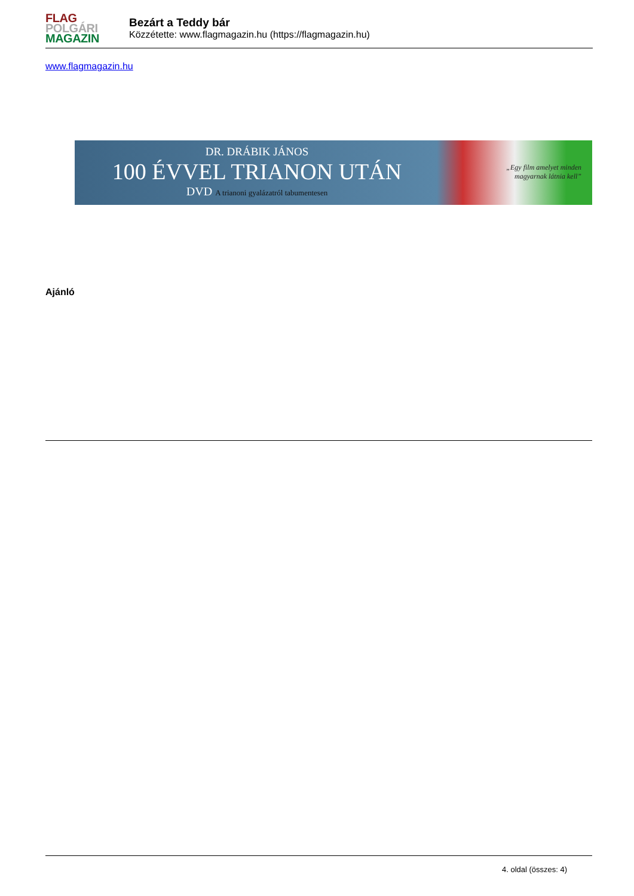FLAG
POLGÁRI
MAGAZIN
Bezárt a Teddy bár
Közzétette: www.flagmagazin.hu (https://flagmagazin.hu)
www.flagmagazin.hu
DR. DRÁBIK JÁNOS
100 ÉVVEL TRIANON UTÁN
DVD A trianoni gyalázatról tabumentesen
„Egy film amelyet minden
magyarnak látnia kell”
Ajánló
4. oldal (összes: 4)